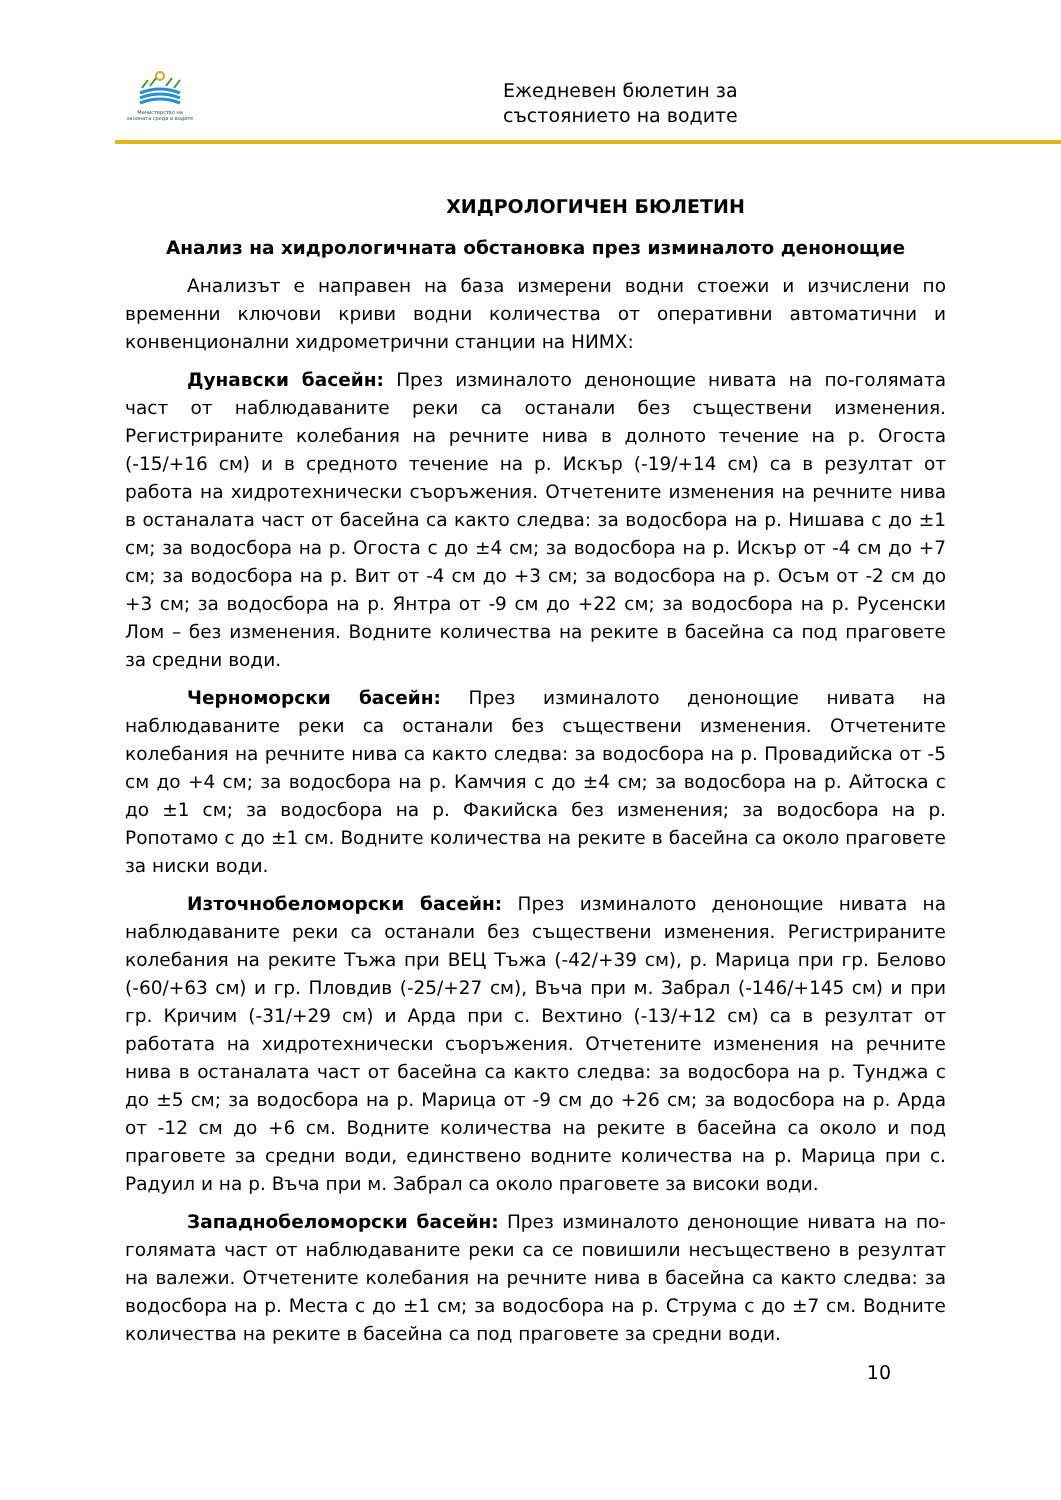Министерство на околната среда и водите
Ежедневен бюлетин за
състоянието на водите
ХИДРОЛОГИЧЕН БЮЛЕТИН
Анализ на хидрологичната обстановка през изминалото денонощие
Анализът е направен на база измерени водни стоежи и изчислени по временни ключови криви водни количества от оперативни автоматични и конвенционални хидрометрични станции на НИМХ:
Дунавски басейн: През изминалото денонощие нивата на по-голямата част от наблюдаваните реки са останали без съществени изменения. Регистрираните колебания на речните нива в долното течение на р. Огоста (-15/+16 см) и в средното течение на р. Искър (-19/+14 см) са в резултат от работа на хидротехнически съоръжения. Отчетените изменения на речните нива в останалата част от басейна са както следва: за водосбора на р. Нишава с до ±1 см; за водосбора на р. Огоста с до ±4 см; за водосбора на р. Искър от -4 см до +7 см; за водосбора на р. Вит от -4 см до +3 см; за водосбора на р. Осъм от -2 см до +3 см; за водосбора на р. Янтра от -9 см до +22 см; за водосбора на р. Русенски Лом – без изменения. Водните количества на реките в басейна са под праговете за средни води.
Черноморски басейн: През изминалото денонощие нивата на наблюдаваните реки са останали без съществени изменения. Отчетените колебания на речните нива са както следва: за водосбора на р. Провадийска от -5 см до +4 см; за водосбора на р. Камчия с до ±4 см; за водосбора на р. Айтоска с до ±1 см; за водосбора на р. Факийска без изменения; за водосбора на р. Ропотамо с до ±1 см. Водните количества на реките в басейна са около праговете за ниски води.
Източнобеломорски басейн: През изминалото денонощие нивата на наблюдаваните реки са останали без съществени изменения. Регистрираните колебания на реките Тъжа при ВЕЦ Тъжа (-42/+39 см), р. Марица при гр. Белово (-60/+63 см) и гр. Пловдив (-25/+27 см), Въча при м. Забрал (-146/+145 см) и при гр. Кричим (-31/+29 см) и Арда при с. Вехтино (-13/+12 см) са в резултат от работата на хидротехнически съоръжения. Отчетените изменения на речните нива в останалата част от басейна са както следва: за водосбора на р. Тунджа с до ±5 см; за водосбора на р. Марица от -9 см до +26 см; за водосбора на р. Арда от -12 см до +6 см. Водните количества на реките в басейна са около и под праговете за средни води, единствено водните количества на р. Марица при с. Радуил и на р. Въча при м. Забрал са около праговете за високи води.
Западнобеломорски басейн: През изминалото денонощие нивата на по-голямата част от наблюдаваните реки са се повишили несъществено в резултат на валежи. Отчетените колебания на речните нива в басейна са както следва: за водосбора на р. Места с до ±1 см; за водосбора на р. Струма с до ±7 см. Водните количества на реките в басейна са под праговете за средни води.
10